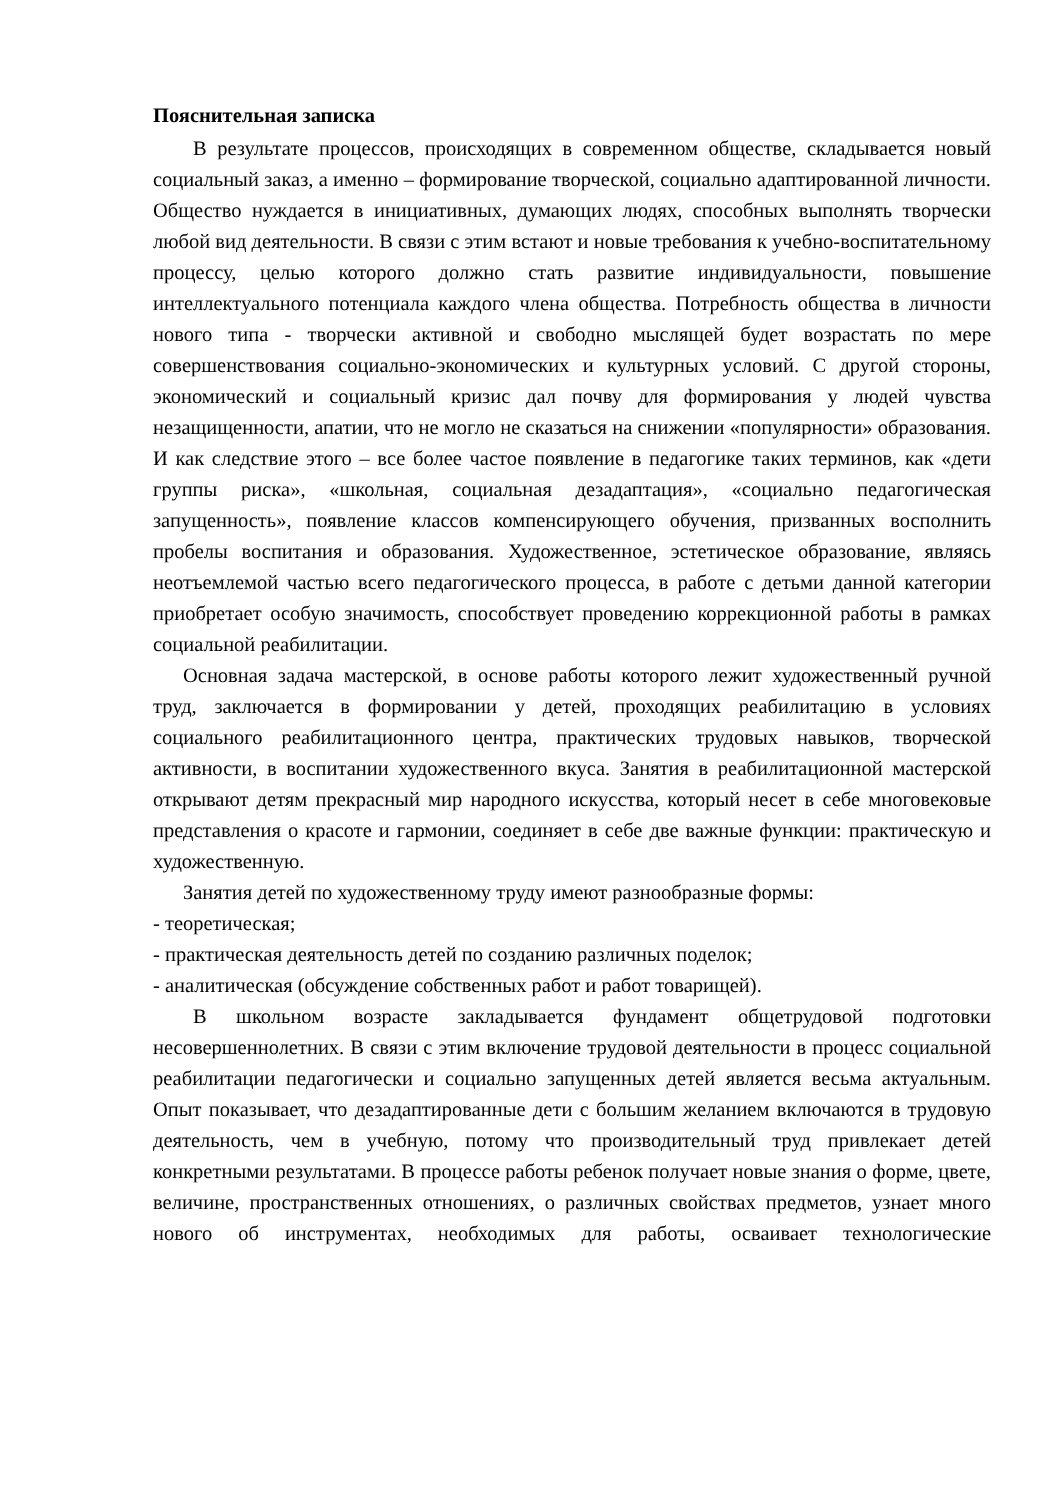Пояснительная записка
В результате процессов, происходящих в современном обществе, складывается новый социальный заказ, а именно – формирование творческой, социально адаптированной личности. Общество нуждается в инициативных, думающих людях, способных выполнять творчески любой вид деятельности. В связи с этим встают и новые требования к учебно-воспитательному процессу, целью которого должно стать развитие индивидуальности, повышение интеллектуального потенциала каждого члена общества. Потребность общества в личности нового типа - творчески активной и свободно мыслящей будет возрастать по мере совершенствования социально-экономических и культурных условий. С другой стороны, экономический и социальный кризис дал почву для формирования у людей чувства незащищенности, апатии, что не могло не сказаться на снижении «популярности» образования. И как следствие этого – все более частое появление в педагогике таких терминов, как «дети группы риска», «школьная, социальная дезадаптация», «социально педагогическая запущенность», появление классов компенсирующего обучения, призванных восполнить пробелы воспитания и образования. Художественное, эстетическое образование, являясь неотъемлемой частью всего педагогического процесса, в работе с детьми данной категории приобретает особую значимость, способствует проведению коррекционной работы в рамках социальной реабилитации.
Основная задача мастерской, в основе работы которого лежит художественный ручной труд, заключается в формировании у детей, проходящих реабилитацию в условиях социального реабилитационного центра, практических трудовых навыков, творческой активности, в воспитании художественного вкуса. Занятия в реабилитационной мастерской открывают детям прекрасный мир народного искусства, который несет в себе многовековые представления о красоте и гармонии, соединяет в себе две важные функции: практическую и художественную.
Занятия детей по художественному труду имеют разнообразные формы:
- теоретическая;
- практическая деятельность детей по созданию различных поделок;
- аналитическая (обсуждение собственных работ и работ товарищей).
В школьном возрасте закладывается фундамент общетрудовой подготовки несовершеннолетних. В связи с этим включение трудовой деятельности в процесс социальной реабилитации педагогически и социально запущенных детей является весьма актуальным. Опыт показывает, что дезадаптированные дети с большим желанием включаются в трудовую деятельность, чем в учебную, потому что производительный труд привлекает детей конкретными результатами. В процессе работы ребенок получает новые знания о форме, цвете, величине, пространственных отношениях, о различных свойствах предметов, узнает много нового об инструментах, необходимых для работы, осваивает технологические